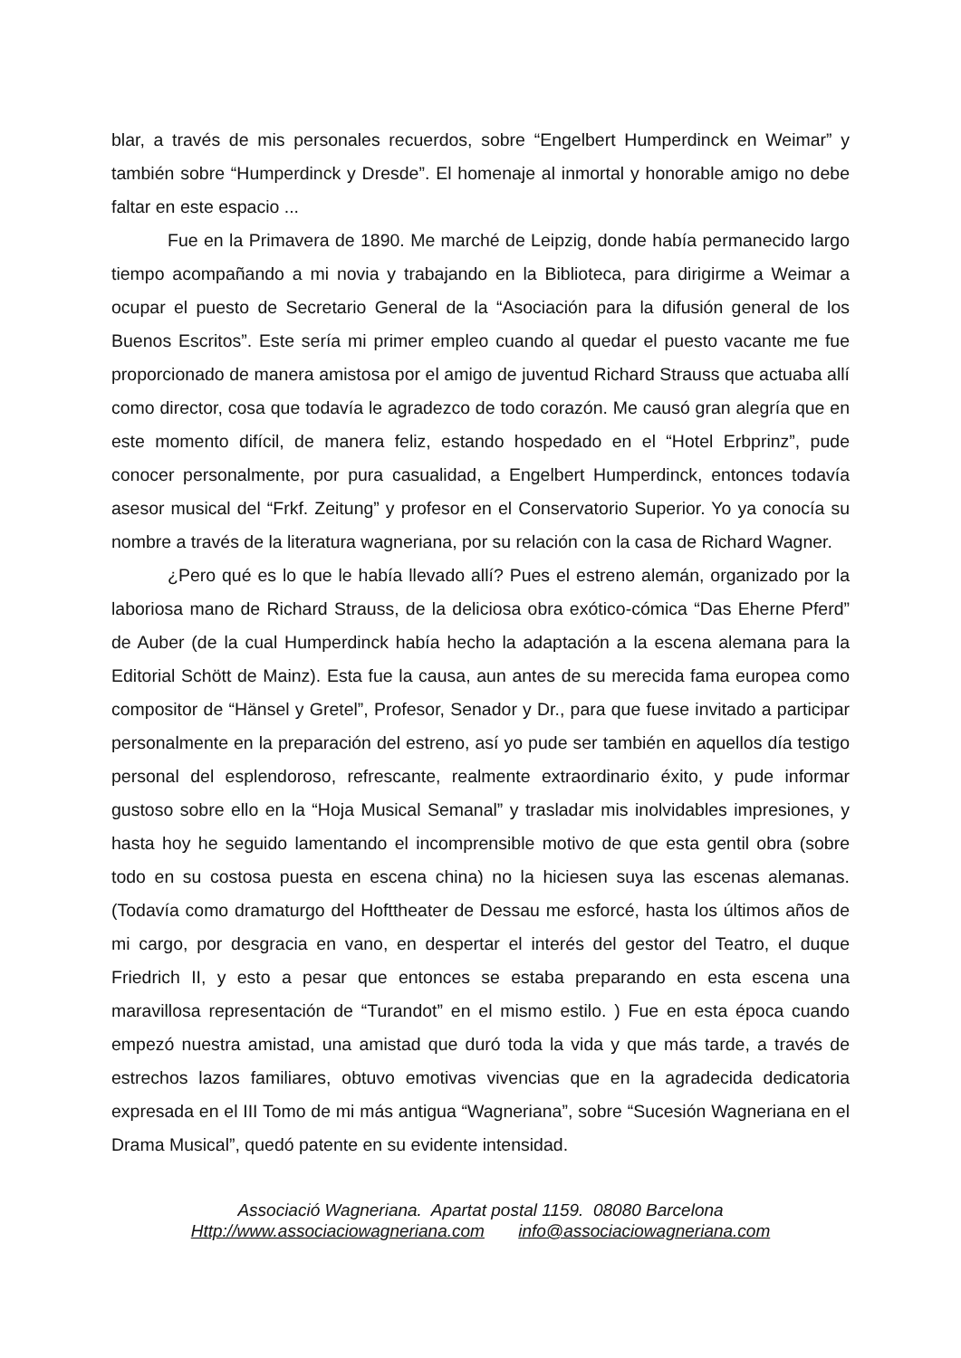blar, a través de mis personales recuerdos, sobre “Engelbert Humperdinck en Weimar” y también sobre “Humperdinck y Dresde”. El homenaje al inmortal y honorable amigo no debe faltar en este espacio ...
Fue en la Primavera de 1890. Me marché de Leipzig, donde había permanecido largo tiempo acompañando a mi novia y trabajando en la Biblioteca, para dirigirme a Weimar a ocupar el puesto de Secretario General de la “Asociación para la difusión general de los Buenos Escritos”. Este sería mi primer empleo cuando al quedar el puesto vacante me fue proporcionado de manera amistosa por el amigo de juventud Richard Strauss que actuaba allí como director, cosa que todavía le agradezco de todo corazón. Me causó gran alegría que en este momento difícil, de manera feliz, estando hospedado en el “Hotel Erbprinz”, pude conocer personalmente, por pura casualidad, a Engelbert Humperdinck, entonces todavía asesor musical del “Frkf. Zeitung” y profesor en el Conservatorio Superior. Yo ya conocía su nombre a través de la literatura wagneriana, por su relación con la casa de Richard Wagner.
¿Pero qué es lo que le había llevado allí? Pues el estreno alemán, organizado por la laboriosa mano de Richard Strauss, de la deliciosa obra exótico-cómica “Das Eherne Pferd” de Auber (de la cual Humperdinck había hecho la adaptación a la escena alemana para la Editorial Schött de Mainz). Esta fue la causa, aun antes de su merecida fama europea como compositor de “Hänsel y Gretel”, Profesor, Senador y Dr., para que fuese invitado a participar personalmente en la preparación del estreno, así yo pude ser también en aquellos día testigo personal del esplendoroso, refrescante, realmente extraordinario éxito, y pude informar gustoso sobre ello en la “Hoja Musical Semanal” y trasladar mis inolvidables impresiones, y hasta hoy he seguido lamentando el incomprensible motivo de que esta gentil obra (sobre todo en su costosa puesta en escena china) no la hiciesen suya las escenas alemanas. (Todavía como dramaturgo del Hofttheater de Dessau me esforcé, hasta los últimos años de mi cargo, por desgracia en vano, en despertar el interés del gestor del Teatro, el duque Friedrich II, y esto a pesar que entonces se estaba preparando en esta escena una maravillosa representación de “Turandot” en el mismo estilo. ) Fue en esta época cuando empezó nuestra amistad, una amistad que duró toda la vida y que más tarde, a través de estrechos lazos familiares, obtuvo emotivas vivencias que en la agradecida dedicatoria expresada en el III Tomo de mi más antigua “Wagneriana”, sobre “Sucesión Wagneriana en el Drama Musical”, quedó patente en su evidente intensidad.
Associació Wagneriana. Apartat postal 1159. 08080 Barcelona
Http://www.associaciowagneriana.com info@associaciowagneriana.com